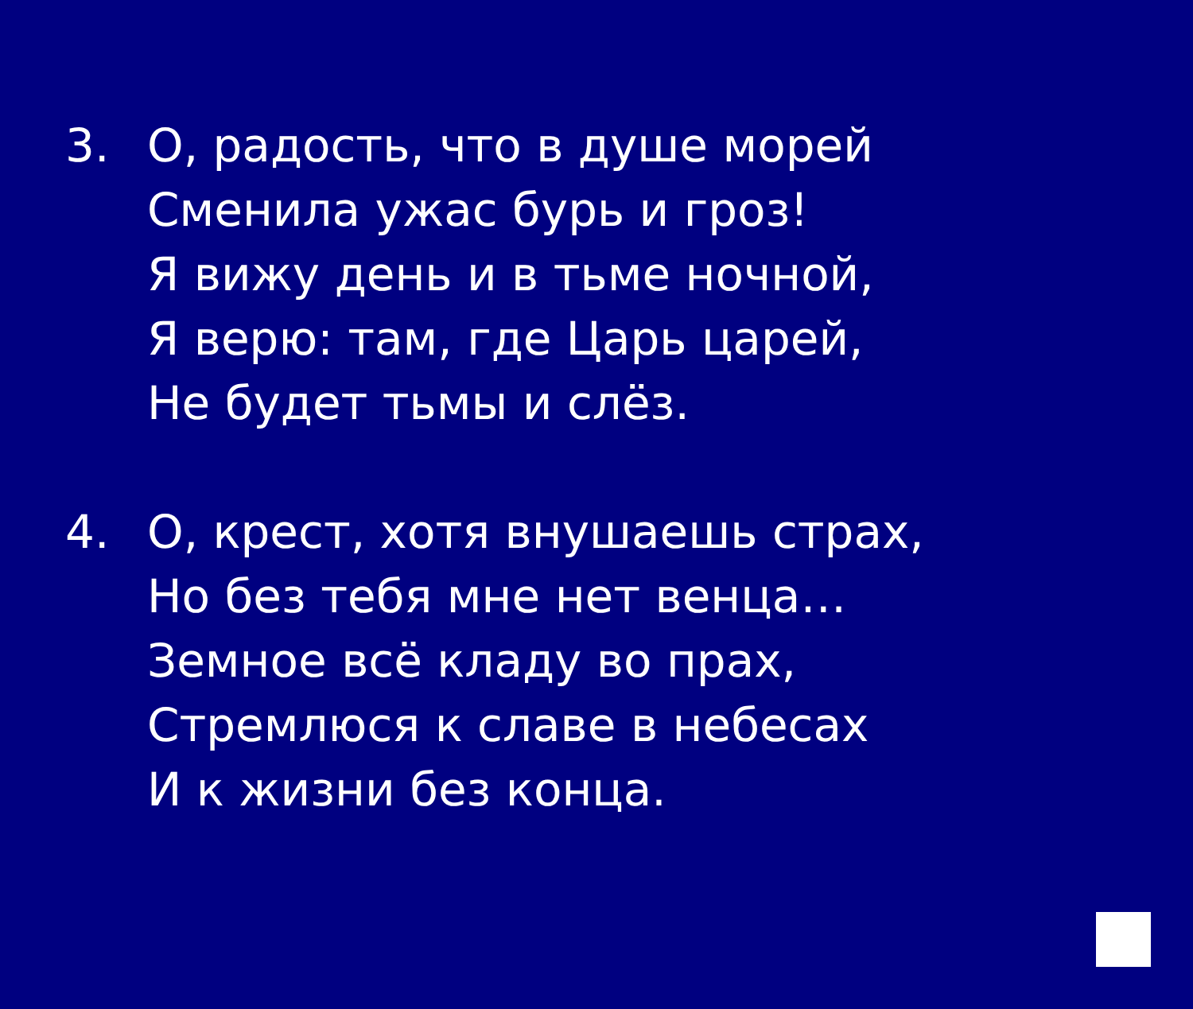3. О, радость, что в душе морей
Сменила ужас бурь и гроз!
Я вижу день и в тьме ночной,
Я верю: там, где Царь царей,
Не будет тьмы и слёз.
4. О, крест, хотя внушаешь страх,
Но без тебя мне нет венца…
Земное всё кладу во прах,
Стремлюся к славе в небесах
И к жизни без конца.